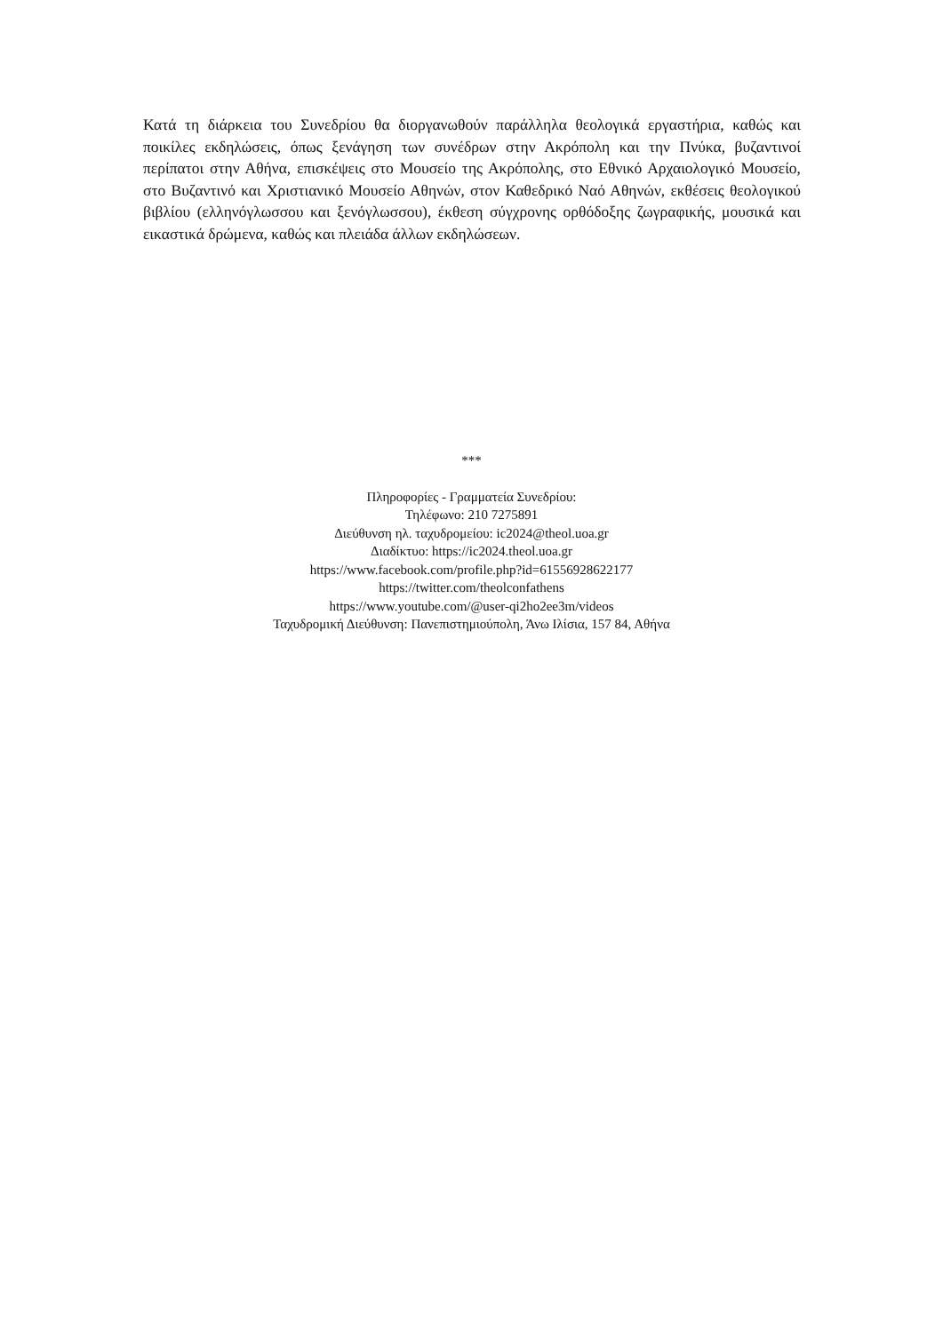Κατά τη διάρκεια του Συνεδρίου θα διοργανωθούν παράλληλα θεολογικά εργαστήρια, καθώς και ποικίλες εκδηλώσεις, όπως ξενάγηση των συνέδρων στην Ακρόπολη και την Πνύκα, βυζαντινοί περίπατοι στην Αθήνα, επισκέψεις στο Μουσείο της Ακρόπολης, στο Εθνικό Αρχαιολογικό Μουσείο, στο Βυζαντινό και Χριστιανικό Μουσείο Αθηνών, στον Καθεδρικό Ναό Αθηνών, εκθέσεις θεολογικού βιβλίου (ελληνόγλωσσου και ξενόγλωσσου), έκθεση σύγχρονης ορθόδοξης ζωγραφικής, μουσικά και εικαστικά δρώμενα, καθώς και πλειάδα άλλων εκδηλώσεων.
***
Πληροφορίες - Γραμματεία Συνεδρίου:
Τηλέφωνο: 210 7275891
Διεύθυνση ηλ. ταχυδρομείου: ic2024@theol.uoa.gr
Διαδίκτυο: https://ic2024.theol.uoa.gr
https://www.facebook.com/profile.php?id=61556928622177
https://twitter.com/theolconfathens
https://www.youtube.com/@user-qi2ho2ee3m/videos
Ταχυδρομική Διεύθυνση: Πανεπιστημιούπολη, Άνω Ιλίσια, 157 84, Αθήνα